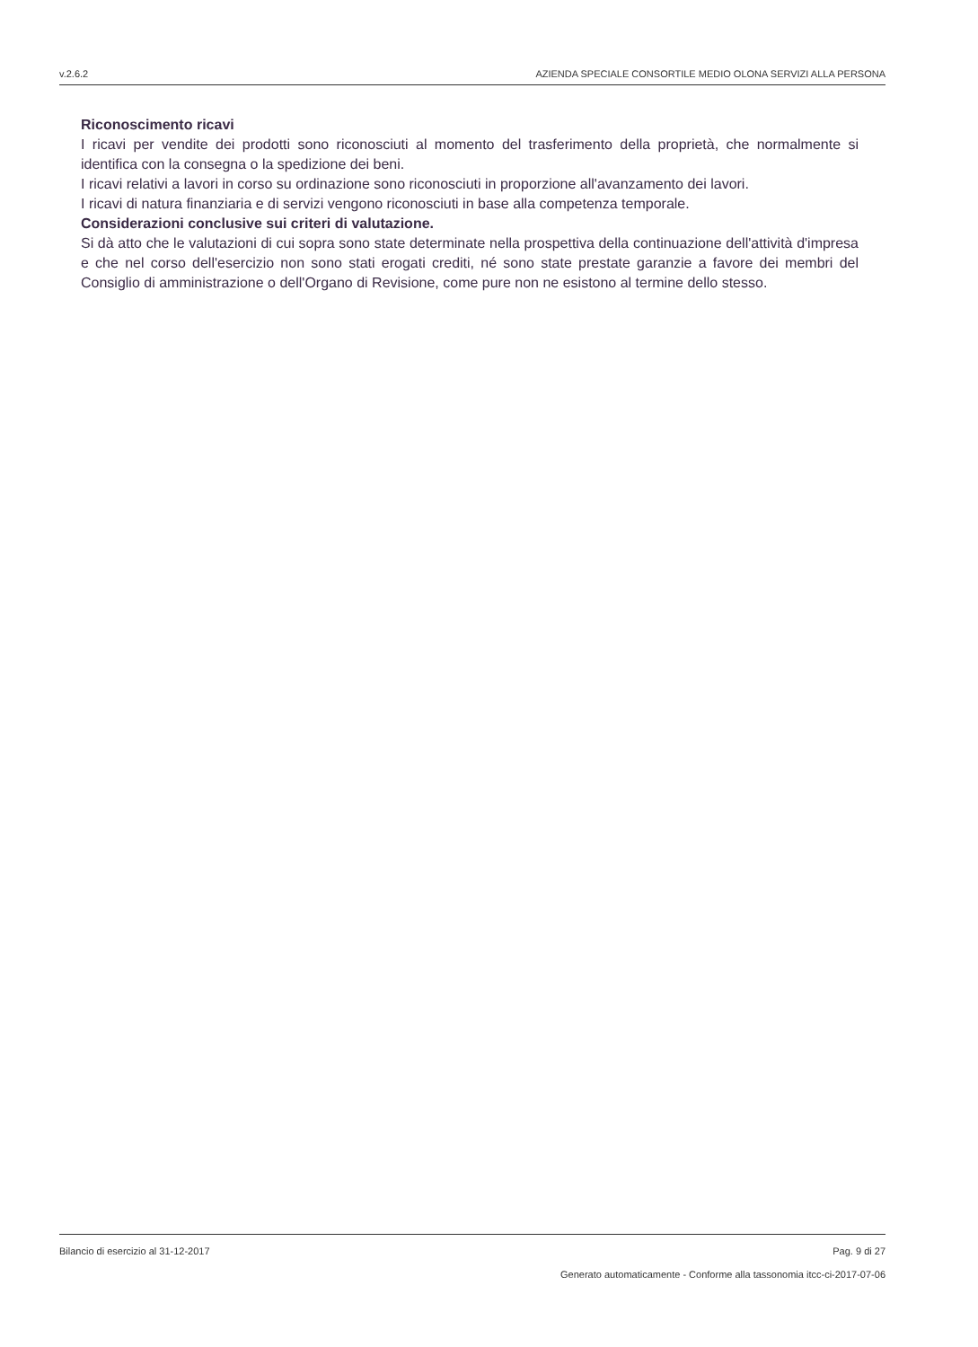v.2.6.2 AZIENDA SPECIALE CONSORTILE MEDIO OLONA SERVIZI ALLA PERSONA
Riconoscimento ricavi
I ricavi per vendite dei prodotti sono riconosciuti al momento del trasferimento della proprietà, che normalmente si identifica con la consegna o la spedizione dei beni.
I ricavi relativi a lavori in corso su ordinazione sono riconosciuti in proporzione all'avanzamento dei lavori.
I ricavi di natura finanziaria e di servizi vengono riconosciuti in base alla competenza temporale.
Considerazioni conclusive sui criteri di valutazione.
Si dà atto che le valutazioni di cui sopra sono state determinate nella prospettiva della continuazione dell'attività d'impresa e che nel corso dell'esercizio non sono stati erogati crediti, né sono state prestate garanzie a favore dei membri del Consiglio di amministrazione o dell'Organo di Revisione, come pure non ne esistono al termine dello stesso.
Bilancio di esercizio al 31-12-2017 Pag. 9 di 27
Generato automaticamente - Conforme alla tassonomia itcc-ci-2017-07-06